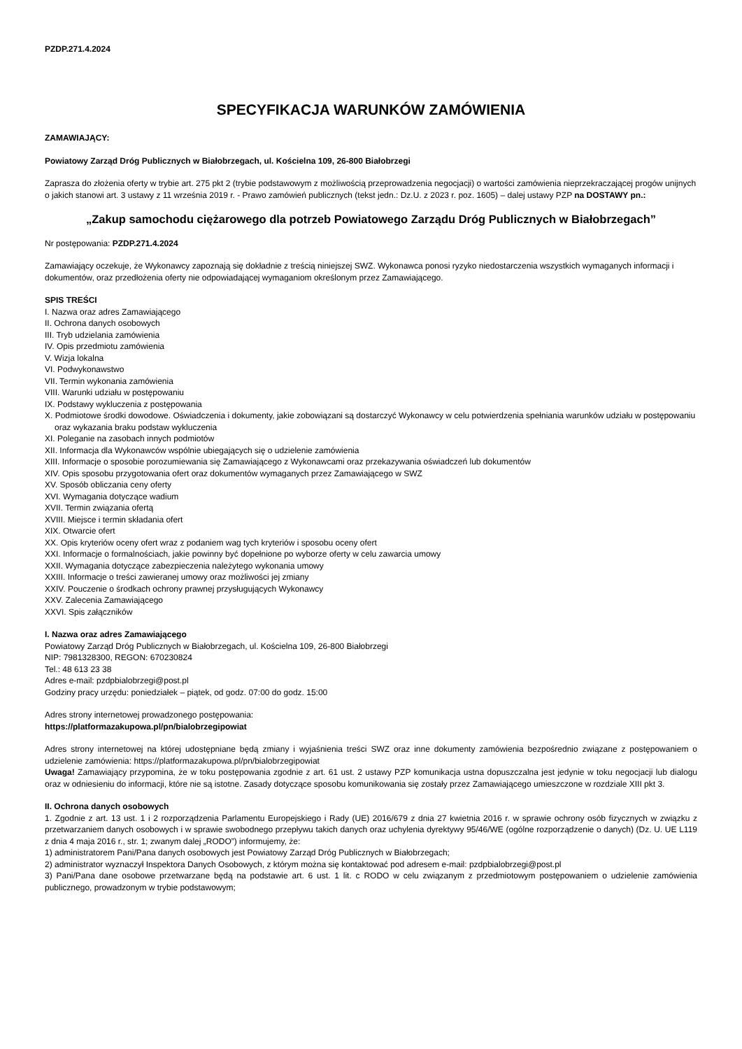PZDP.271.4.2024
SPECYFIKACJA WARUNKÓW ZAMÓWIENIA
ZAMAWIAJĄCY:
Powiatowy Zarząd Dróg Publicznych w Białobrzegach, ul. Kościelna 109, 26-800 Białobrzegi
Zaprasza do złożenia oferty w trybie art. 275 pkt 2 (trybie podstawowym z możliwością przeprowadzenia negocjacji) o wartości zamówienia nieprzekraczającej progów unijnych o jakich stanowi art. 3 ustawy z 11 września 2019 r. - Prawo zamówień publicznych (tekst jedn.: Dz.U. z 2023 r. poz. 1605) – dalej ustawy PZP na DOSTAWY pn.:
„Zakup samochodu ciężarowego dla potrzeb Powiatowego Zarządu Dróg Publicznych w Białobrzegach”
Nr postępowania: PZDP.271.4.2024
Zamawiający oczekuje, że Wykonawcy zapoznają się dokładnie z treścią niniejszej SWZ. Wykonawca ponosi ryzyko niedostarczenia wszystkich wymaganych informacji i dokumentów, oraz przedłożenia oferty nie odpowiadającej wymaganiom określonym przez Zamawiającego.
SPIS TREŚCI
I. Nazwa oraz adres Zamawiającego
II. Ochrona danych osobowych
III. Tryb udzielania zamówienia
IV. Opis przedmiotu zamówienia
V. Wizja lokalna
VI. Podwykonawstwo
VII. Termin wykonania zamówienia
VIII. Warunki udziału w postępowaniu
IX. Podstawy wykluczenia z postępowania
X. Podmiotowe środki dowodowe. Oświadczenia i dokumenty, jakie zobowiązani są dostarczyć Wykonawcy w celu potwierdzenia spełniania warunków udziału w postępowaniu oraz wykazania braku podstaw wykluczenia
XI. Poleganie na zasobach innych podmiotów
XII. Informacja dla Wykonawców wspólnie ubiegających się o udzielenie zamówienia
XIII. Informacje o sposobie porozumiewania się Zamawiającego z Wykonawcami oraz przekazywania oświadczeń lub dokumentów
XIV. Opis sposobu przygotowania ofert oraz dokumentów wymaganych przez Zamawiającego w SWZ
XV. Sposób obliczania ceny oferty
XVI. Wymagania dotyczące wadium
XVII. Termin związania ofertą
XVIII. Miejsce i termin składania ofert
XIX. Otwarcie ofert
XX. Opis kryteriów oceny ofert wraz z podaniem wag tych kryteriów i sposobu oceny ofert
XXI. Informacje o formalnościach, jakie powinny być dopełnione po wyborze oferty w celu zawarcia umowy
XXII. Wymagania dotyczące zabezpieczenia należytego wykonania umowy
XXIII. Informacje o treści zawieranej umowy oraz możliwości jej zmiany
XXIV. Pouczenie o środkach ochrony prawnej przysługujących Wykonawcy
XXV. Zalecenia Zamawiającego
XXVI. Spis załączników
I. Nazwa oraz adres Zamawiającego
Powiatowy Zarząd Dróg Publicznych w Białobrzegach, ul. Kościelna 109, 26-800 Białobrzegi
NIP: 7981328300, REGON: 670230824
Tel.: 48 613 23 38
Adres e-mail: pzdpbialobrzegi@post.pl
Godziny pracy urzędu: poniedziałek – piątek, od godz. 07:00 do godz. 15:00
Adres strony internetowej prowadzonego postępowania:
https://platformazakupowa.pl/pn/bialobrzegipowiat
Adres strony internetowej na której udostępniane będą zmiany i wyjaśnienia treści SWZ oraz inne dokumenty zamówienia bezpośrednio związane z postępowaniem o udzielenie zamówienia: https://platformazakupowa.pl/pn/bialobrzegipowiat
Uwaga! Zamawiający przypomina, że w toku postępowania zgodnie z art. 61 ust. 2 ustawy PZP komunikacja ustna dopuszczalna jest jedynie w toku negocjacji lub dialogu oraz w odniesieniu do informacji, które nie są istotne. Zasady dotyczące sposobu komunikowania się zostały przez Zamawiającego umieszczone w rozdziale XIII pkt 3.
II. Ochrona danych osobowych
1. Zgodnie z art. 13 ust. 1 i 2 rozporządzenia Parlamentu Europejskiego i Rady (UE) 2016/679 z dnia 27 kwietnia 2016 r. w sprawie ochrony osób fizycznych w związku z przetwarzaniem danych osobowych i w sprawie swobodnego przepływu takich danych oraz uchylenia dyrektywy 95/46/WE (ogólne rozporządzenie o danych) (Dz. U. UE L119 z dnia 4 maja 2016 r., str. 1; zwanym dalej „RODO”) informujemy, że:
1) administratorem Pani/Pana danych osobowych jest Powiatowy Zarząd Dróg Publicznych w Białobrzegach;
2) administrator wyznaczył Inspektora Danych Osobowych, z którym można się kontaktować pod adresem e-mail: pzdpbialobrzegi@post.pl
3) Pani/Pana dane osobowe przetwarzane będą na podstawie art. 6 ust. 1 lit. c RODO w celu związanym z przedmiotowym postępowaniem o udzielenie zamówienia publicznego, prowadzonym w trybie podstawowym;